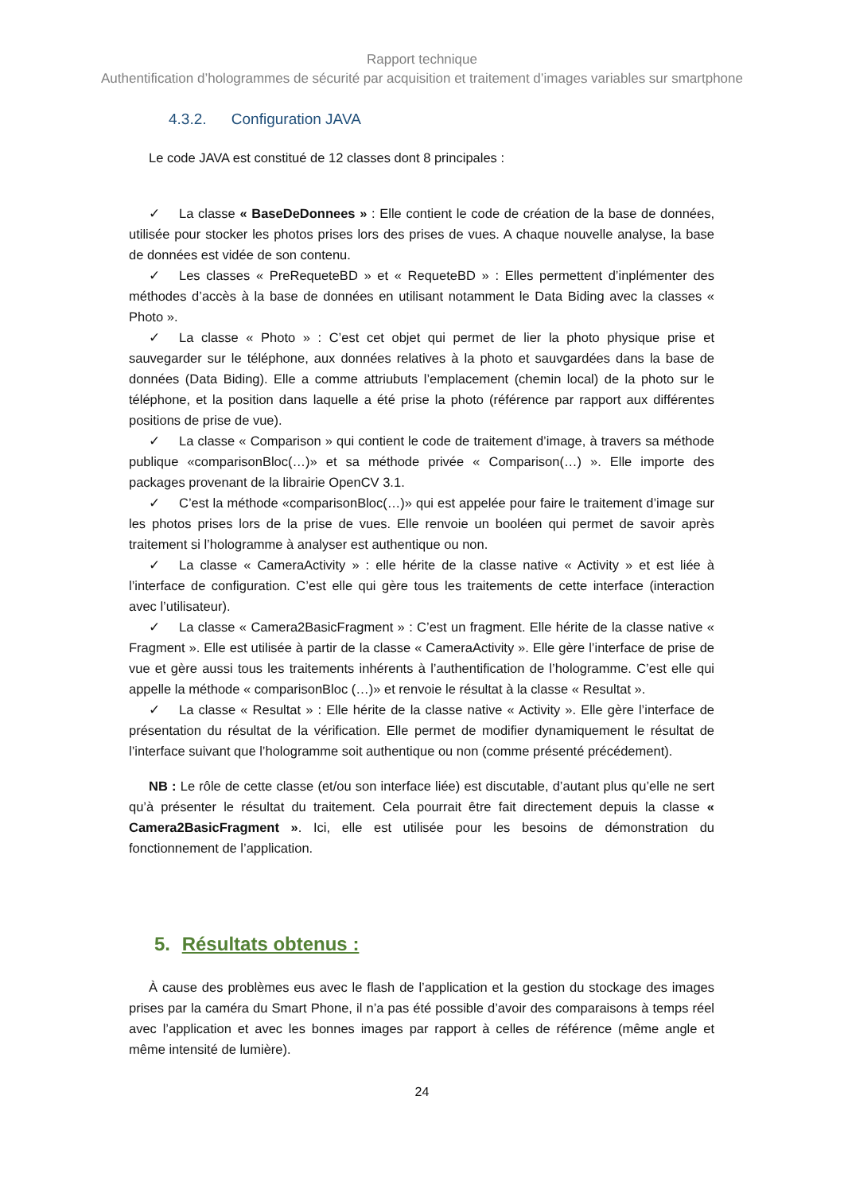Rapport technique
Authentification d’hologrammes de sécurité par acquisition et traitement d’images variables sur smartphone
4.3.2. Configuration JAVA
Le code JAVA est constitué de 12 classes dont 8 principales :
✓ La classe « BaseDeDonnees » : Elle contient le code de création de la base de données, utilisée pour stocker les photos prises lors des prises de vues. A chaque nouvelle analyse, la base de données est vidée de son contenu.
✓ Les classes « PreRequeteBD » et « RequeteBD » : Elles permettent d’inplémenter des méthodes d’accès à la base de données en utilisant notamment le Data Biding avec la classes « Photo ».
✓ La classe « Photo » : C’est cet objet qui permet de lier la photo physique prise et sauvegarder sur le téléphone, aux données relatives à la photo et sauvgardées dans la base de données (Data Biding). Elle a comme attriubuts l’emplacement (chemin local) de la photo sur le téléphone, et la position dans laquelle a été prise la photo (référence par rapport aux différentes positions de prise de vue).
✓ La classe « Comparison » qui contient le code de traitement d’image, à travers sa méthode publique «comparisonBloc(…)» et sa méthode privée « Comparison(…) ». Elle importe des packages provenant de la librairie OpenCV 3.1.
✓ C’est la méthode «comparisonBloc(…)» qui est appelée pour faire le traitement d’image sur les photos prises lors de la prise de vues. Elle renvoie un booléen qui permet de savoir après traitement si l’hologramme à analyser est authentique ou non.
✓ La classe « CameraActivity » : elle hérite de la classe native « Activity » et est liée à l’interface de configuration. C’est elle qui gère tous les traitements de cette interface (interaction avec l’utilisateur).
✓ La classe « Camera2BasicFragment » : C’est un fragment. Elle hérite de la classe native « Fragment ». Elle est utilisée à partir de la classe « CameraActivity ». Elle gère l’interface de prise de vue et gère aussi tous les traitements inhérents à l’authentification de l’hologramme. C’est elle qui appelle la méthode « comparisonBloc (…)» et renvoie le résultat à la classe « Resultat ».
✓ La classe « Resultat » : Elle hérite de la classe native « Activity ». Elle gère l’interface de présentation du résultat de la vérification. Elle permet de modifier dynamiquement le résultat de l’interface suivant que l’hologramme soit authentique ou non (comme présenté précédement).
NB : Le rôle de cette classe (et/ou son interface liée) est discutable, d’autant plus qu’elle ne sert qu’à présenter le résultat du traitement. Cela pourrait être fait directement depuis la classe « Camera2BasicFragment ». Ici, elle est utilisée pour les besoins de démonstration du fonctionnement de l’application.
5. Résultats obtenus :
À cause des problèmes eus avec le flash de l’application et la gestion du stockage des images prises par la caméra du Smart Phone, il n’a pas été possible d’avoir des comparaisons à temps réel avec l’application et avec les bonnes images par rapport à celles de référence (même angle et même intensité de lumière).
24